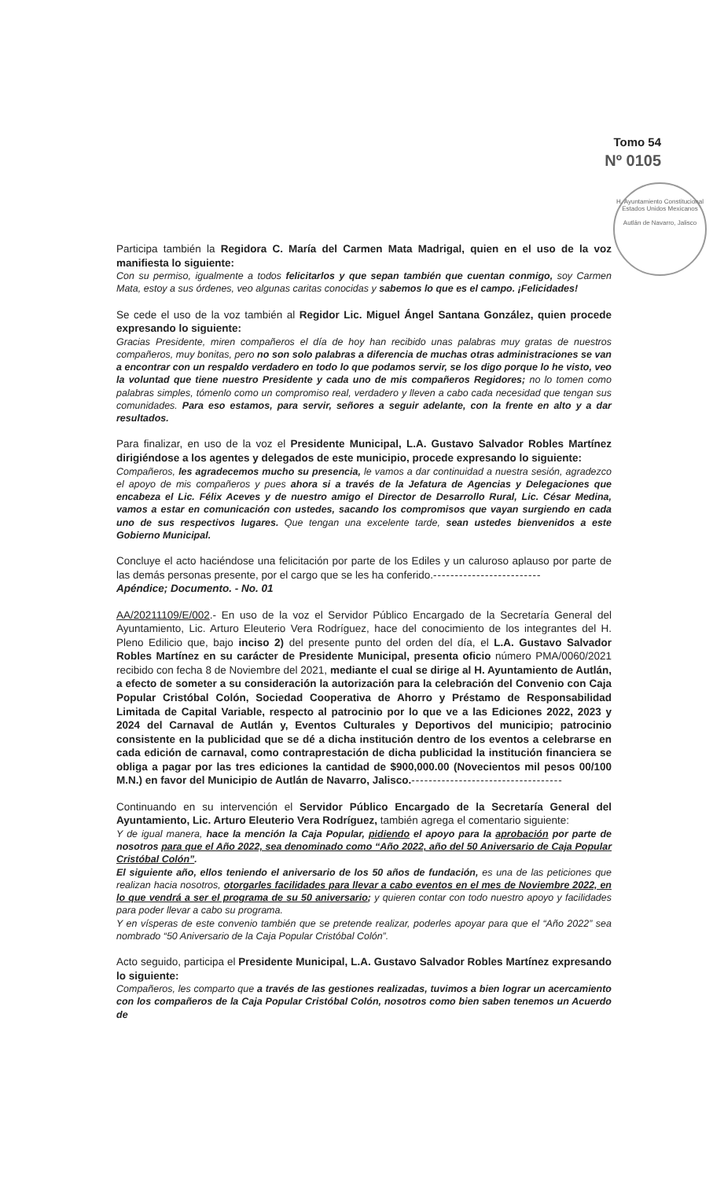Tomo 54
Nº 0105
H. Ayuntamiento Constitucional
Estados Unidos Mexicanos
Autlán de Navarro, Jalisco
Participa también la Regidora C. María del Carmen Mata Madrigal, quien en el uso de la voz manifiesta lo siguiente:
Con su permiso, igualmente a todos felicitarlos y que sepan también que cuentan conmigo, soy Carmen Mata, estoy a sus órdenes, veo algunas caritas conocidas y sabemos lo que es el campo. ¡Felicidades!
Se cede el uso de la voz también al Regidor Lic. Miguel Ángel Santana González, quien procede expresando lo siguiente:
Gracias Presidente, miren compañeros el día de hoy han recibido unas palabras muy gratas de nuestros compañeros, muy bonitas, pero no son solo palabras a diferencia de muchas otras administraciones se van a encontrar con un respaldo verdadero en todo lo que podamos servir, se los digo porque lo he visto, veo la voluntad que tiene nuestro Presidente y cada uno de mis compañeros Regidores; no lo tomen como palabras simples, tómenlo como un compromiso real, verdadero y lleven a cabo cada necesidad que tengan sus comunidades. Para eso estamos, para servir, señores a seguir adelante, con la frente en alto y a dar resultados.
Para finalizar, en uso de la voz el Presidente Municipal, L.A. Gustavo Salvador Robles Martínez dirigiéndose a los agentes y delegados de este municipio, procede expresando lo siguiente:
Compañeros, les agradecemos mucho su presencia, le vamos a dar continuidad a nuestra sesión, agradezco el apoyo de mis compañeros y pues ahora si a través de la Jefatura de Agencias y Delegaciones que encabeza el Lic. Félix Aceves y de nuestro amigo el Director de Desarrollo Rural, Lic. César Medina, vamos a estar en comunicación con ustedes, sacando los compromisos que vayan surgiendo en cada uno de sus respectivos lugares. Que tengan una excelente tarde, sean ustedes bienvenidos a este Gobierno Municipal.
Concluye el acto haciéndose una felicitación por parte de los Ediles y un caluroso aplauso por parte de las demás personas presente, por el cargo que se les ha conferido.-------------------------
Apéndice; Documento. - No. 01
AA/20211109/E/002.- En uso de la voz el Servidor Público Encargado de la Secretaría General del Ayuntamiento, Lic. Arturo Eleuterio Vera Rodríguez, hace del conocimiento de los integrantes del H. Pleno Edilicio que, bajo inciso 2) del presente punto del orden del día, el L.A. Gustavo Salvador Robles Martínez en su carácter de Presidente Municipal, presenta oficio número PMA/0060/2021 recibido con fecha 8 de Noviembre del 2021, mediante el cual se dirige al H. Ayuntamiento de Autlán, a efecto de someter a su consideración la autorización para la celebración del Convenio con Caja Popular Cristóbal Colón, Sociedad Cooperativa de Ahorro y Préstamo de Responsabilidad Limitada de Capital Variable, respecto al patrocinio por lo que ve a las Ediciones 2022, 2023 y 2024 del Carnaval de Autlán y, Eventos Culturales y Deportivos del municipio; patrocinio consistente en la publicidad que se dé a dicha institución dentro de los eventos a celebrarse en cada edición de carnaval, como contraprestación de dicha publicidad la institución financiera se obliga a pagar por las tres ediciones la cantidad de $900,000.00 (Novecientos mil pesos 00/100 M.N.) en favor del Municipio de Autlán de Navarro, Jalisco.-----------------------------------
Continuando en su intervención el Servidor Público Encargado de la Secretaría General del Ayuntamiento, Lic. Arturo Eleuterio Vera Rodríguez, también agrega el comentario siguiente:
Y de igual manera, hace la mención la Caja Popular, pidiendo el apoyo para la aprobación por parte de nosotros para que el Año 2022, sea denominado como “Año 2022, año del 50 Aniversario de Caja Popular Cristóbal Colón”.
El siguiente año, ellos teniendo el aniversario de los 50 años de fundación, es una de las peticiones que realizan hacia nosotros, otorgarles facilidades para llevar a cabo eventos en el mes de Noviembre 2022, en lo que vendrá a ser el programa de su 50 aniversario; y quieren contar con todo nuestro apoyo y facilidades para poder llevar a cabo su programa.
Y en vísperas de este convenio también que se pretende realizar, poderles apoyar para que el “Año 2022” sea nombrado “50 Aniversario de la Caja Popular Cristóbal Colón”.
Acto seguido, participa el Presidente Municipal, L.A. Gustavo Salvador Robles Martínez expresando lo siguiente:
Compañeros, les comparto que a través de las gestiones realizadas, tuvimos a bien lograr un acercamiento con los compañeros de la Caja Popular Cristóbal Colón, nosotros como bien saben tenemos un Acuerdo de